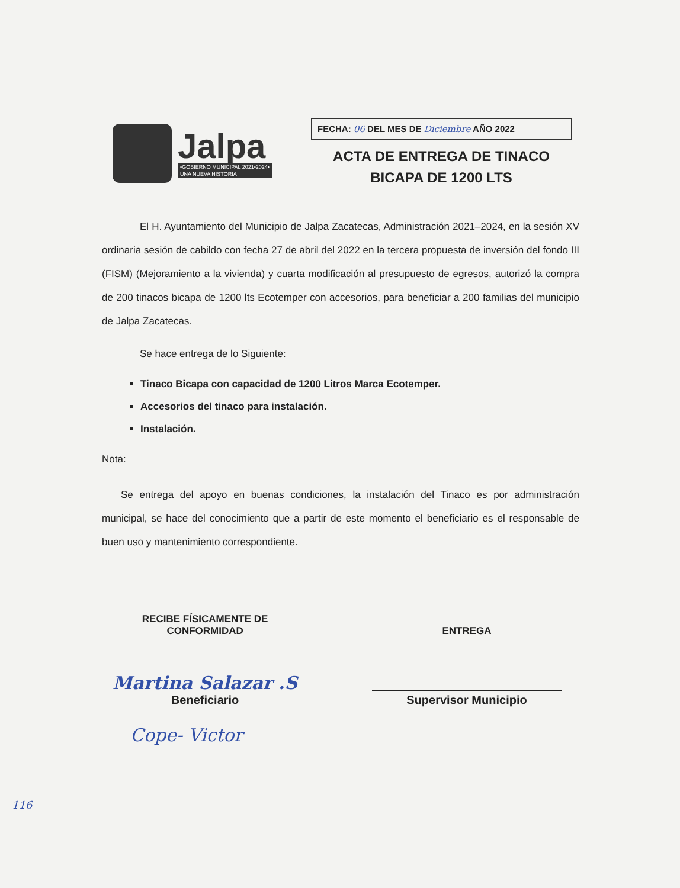Jalpa
•GOBIERNO MUNICIPAL 2021•2024•
UNA NUEVA HISTORIA
FECHA: 06 DEL MES DE Diciembre AÑO 2022
ACTA DE ENTREGA DE TINACO
BICAPA DE 1200 LTS
El H. Ayuntamiento del Municipio de Jalpa Zacatecas, Administración 2021–2024, en la sesión XV ordinaria sesión de cabildo con fecha 27 de abril del 2022 en la tercera propuesta de inversión del fondo III (FISM) (Mejoramiento a la vivienda) y cuarta modificación al presupuesto de egresos, autorizó la compra de 200 tinacos bicapa de 1200 lts Ecotemper con accesorios, para beneficiar a 200 familias del municipio de Jalpa Zacatecas.
Se hace entrega de lo Siguiente:
Tinaco Bicapa con capacidad de 1200 Litros Marca Ecotemper.
Accesorios del tinaco para instalación.
Instalación.
Nota:
Se entrega del apoyo en buenas condiciones, la instalación del Tinaco es por administración municipal, se hace del conocimiento que a partir de este momento el beneficiario es el responsable de buen uso y mantenimiento correspondiente.
RECIBE FÍSICAMENTE DE
CONFORMIDAD
Martina Salazar .S
Beneficiario
ENTREGA
Supervisor Municipio
Cope- Victor
116